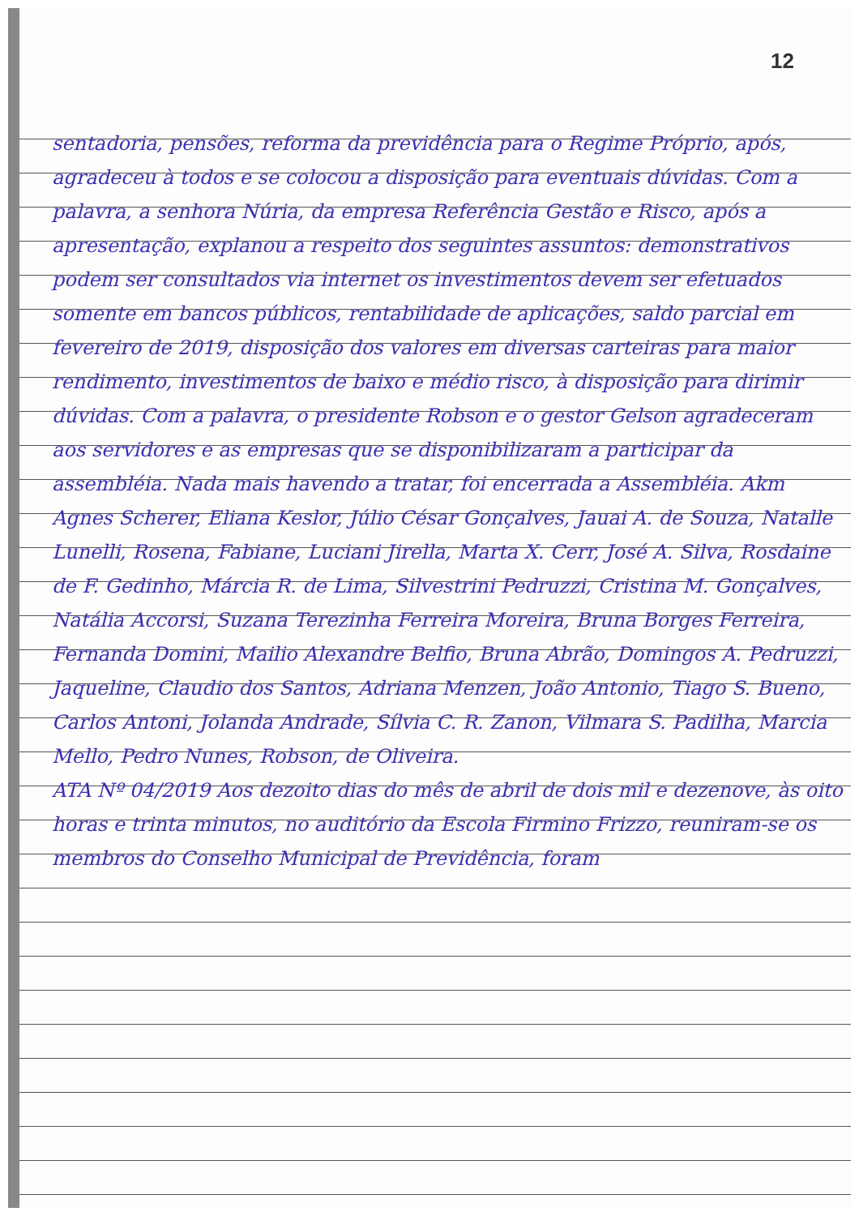12
sentadoria, pensões, reforma da previdência para o Regime Próprio, após, agradeceu à todos e se colocou a disposição para eventuais dúvidas. Com a palavra, a senhora Núria, da empresa Referência Gestão e Risco, após a apresentação, explanou a respeito dos seguintes assuntos: demonstrativos podem ser consultados via internet os investimentos devem ser efetuados somente em bancos públicos, rentabilidade de aplicações, saldo parcial em fevereiro de 2019, disposição dos valores em diversas carteiras para maior rendimento, investimentos de baixo e médio risco, à disposição para dirimir dúvidas. Com a palavra, o presidente Robson e o gestor Gelson agradeceram aos servidores e as empresas que se disponibilizaram a participar da assembléia. Nada mais havendo a tratar, foi encerrada a Assembléia. Akm
Agnes Scherer, Eliana Keslor, Júlio César Gonçalves, Jauai A. de Souza, Natalle Lunelli, Rosena, Fabiane, Luciani Jirella, Marta X. Cerr, José A. Silva, Rosdaine de F. Gedinho, Márcia R. de Lima, Silvestrini Pedruzzi, Cristina M. Gonçalves, Natália Accorsi, Suzana Terezinha Ferreira Moreira, Bruna Borges Ferreira, Fernanda Domini, Mailio Alexandre Belfio, Bruna Abrão, Domingos A. Pedruzzi, Jaqueline, Claudio dos Santos, Adriana Menzen, João Antonio, Tiago S. Bueno, Carlos Antoni, Jolanda Andrade, Sílvia C. R. Zanon, Vilmara S. Padilha, Marcia Mello, Pedro Nunes, Robson, de Oliveira.
ATA Nº 04/2019 Aos dezoito dias do mês de abril de dois mil e dezenove, às oito horas e trinta minutos, no auditório da Escola Firmino Frizzo, reuniram-se os membros do Conselho Municipal de Previdência, foram